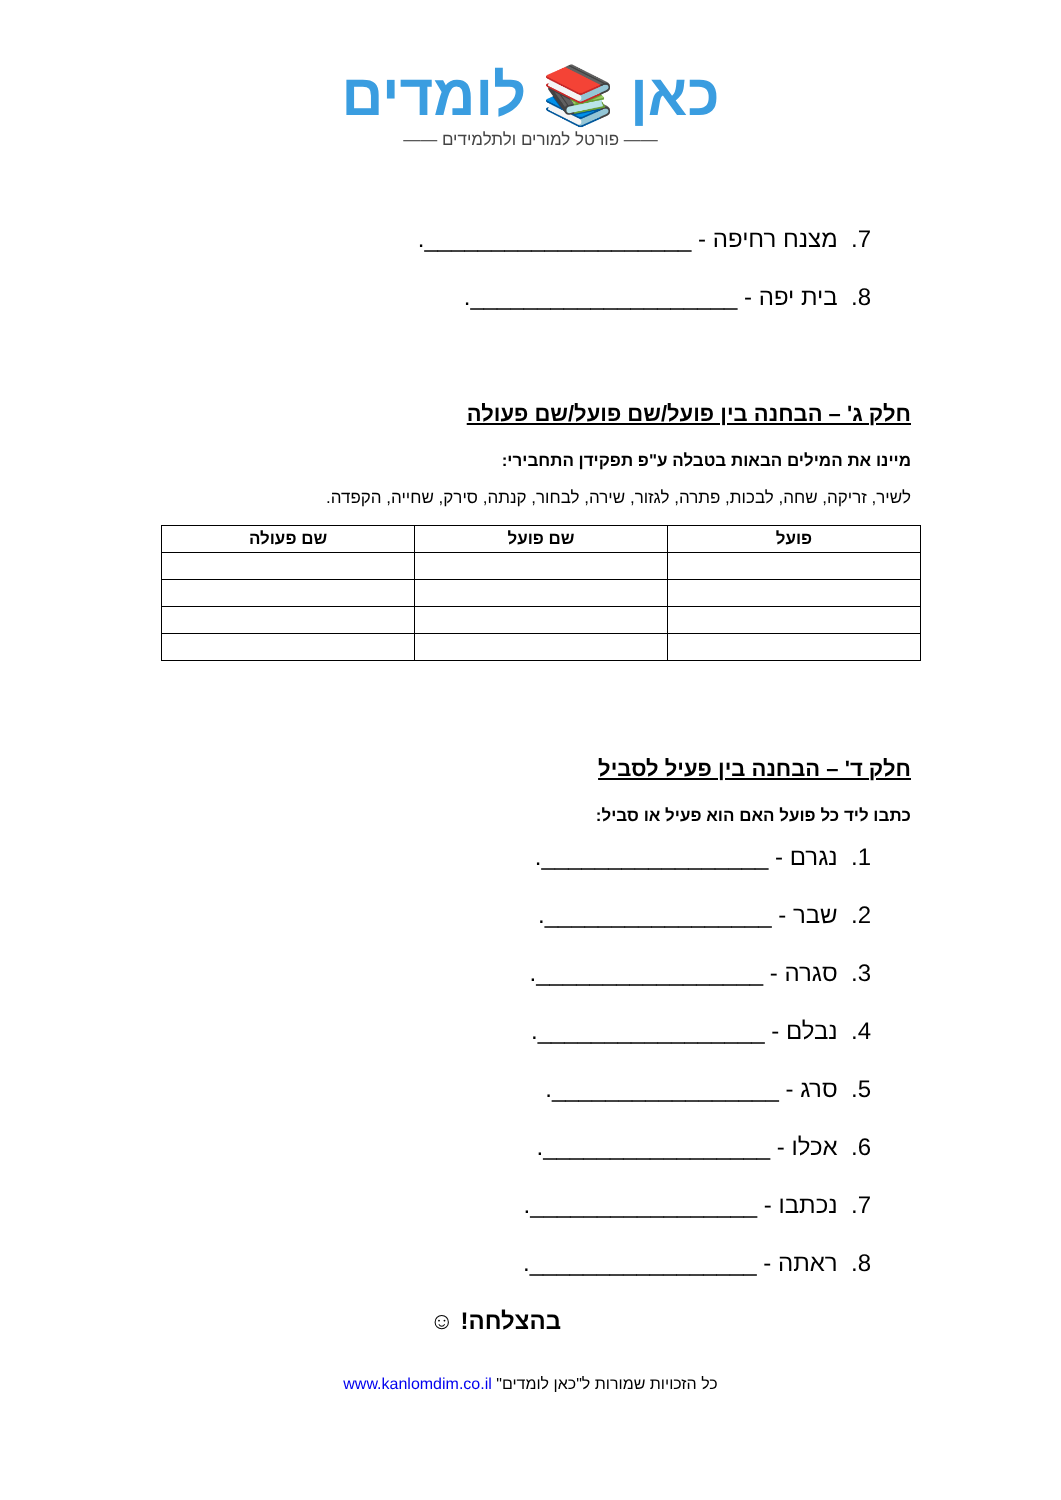כאן 📚 לומדים
—— פורטל למורים ולתלמידים ——
7. מצנח רחיפה - ____________________.
8. בית יפה - ____________________.
חלק ג' – הבחנה בין פועל/שם פועל/שם פעולה
מיינו את המילים הבאות בטבלה ע"פ תפקידן התחבירי:
לשיר, זריקה, שחה, לבכות, פתרה, לגזור, שירה, לבחור, קנתה, סירק, שחייה, הקפדה.
| פועל | שם פועל | שם פעולה |
| --- | --- | --- |
חלק ד' – הבחנה בין פעיל לסביל
כתבו ליד כל פועל האם הוא פעיל או סביל:
1. נגרם - _________________.
2. שבר - _________________.
3. סגרה - _________________.
4. נבלם - _________________.
5. סרג - _________________.
6. אכלו - _________________.
7. נכתבו - _________________.
8. ראתה - _________________.
בהצלחה! ☺
כל הזכויות שמורות ל"כאן לומדים" www.kanlomdim.co.il